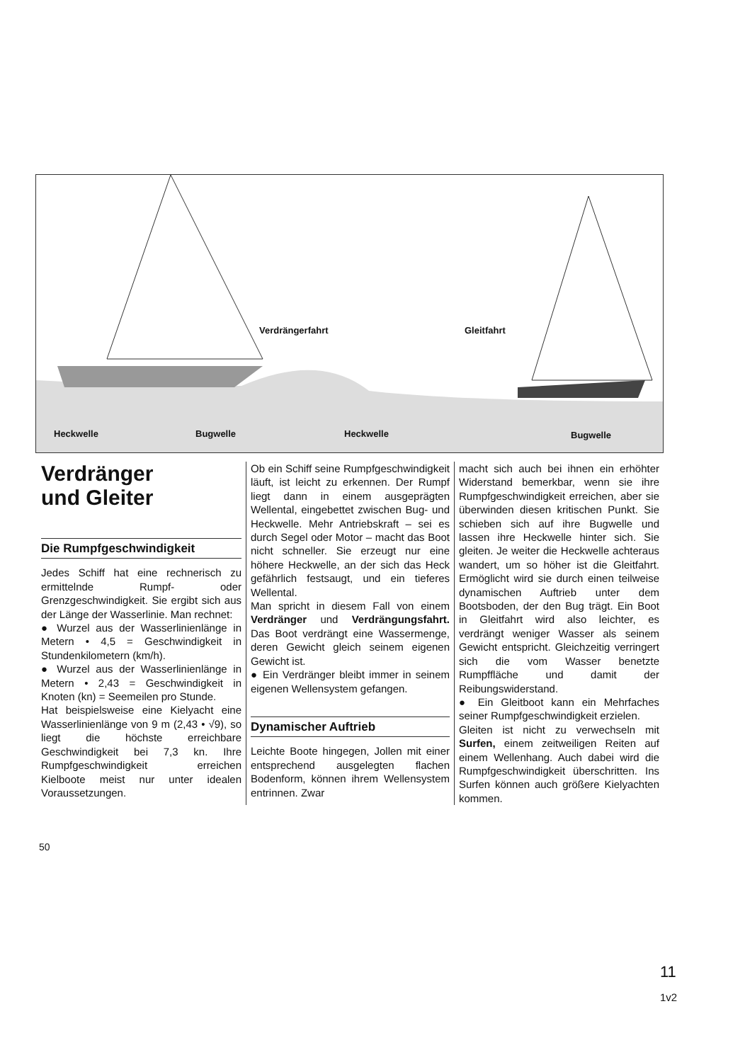Verdrängerfahrt Gleitfahrt
Heckwelle Bugwelle Heckwelle Bugwelle
Verdränger
und Gleiter
Die Rumpfgeschwindigkeit
Jedes Schiff hat eine rechnerisch zu ermittelnde Rumpf- oder Grenzgeschwindigkeit. Sie ergibt sich aus der Länge der Wasserlinie. Man rechnet:
● Wurzel aus der Wasserlinienlänge in Metern • 4,5 = Geschwindigkeit in Stundenkilometern (km/h).
● Wurzel aus der Wasserlinienlänge in Metern • 2,43 = Geschwindigkeit in Knoten (kn) = Seemeilen pro Stunde.
Hat beispielsweise eine Kielyacht eine Wasserlinienlänge von 9 m (2,43 • √9), so liegt die höchste erreichbare Geschwindigkeit bei 7,3 kn. Ihre Rumpfgeschwindigkeit erreichen Kielboote meist nur unter idealen Voraussetzungen.
Ob ein Schiff seine Rumpfgeschwindigkeit läuft, ist leicht zu erkennen. Der Rumpf liegt dann in einem ausgeprägten Wellental, eingebettet zwischen Bug- und Heckwelle. Mehr Antriebskraft – sei es durch Segel oder Motor – macht das Boot nicht schneller. Sie erzeugt nur eine höhere Heckwelle, an der sich das Heck gefährlich festsaugt, und ein tieferes Wellental.
Man spricht in diesem Fall von einem Verdränger und Verdrängungsfahrt. Das Boot verdrängt eine Wassermenge, deren Gewicht gleich seinem eigenen Gewicht ist.
● Ein Verdränger bleibt immer in seinem eigenen Wellensystem gefangen.
Dynamischer Auftrieb
Leichte Boote hingegen, Jollen mit einer entsprechend ausgelegten flachen Bodenform, können ihrem Wellensystem entrinnen. Zwar
macht sich auch bei ihnen ein erhöhter Widerstand bemerkbar, wenn sie ihre Rumpfgeschwindigkeit erreichen, aber sie überwinden diesen kritischen Punkt. Sie schieben sich auf ihre Bugwelle und lassen ihre Heckwelle hinter sich. Sie gleiten. Je weiter die Heckwelle achteraus wandert, um so höher ist die Gleitfahrt. Ermöglicht wird sie durch einen teilweise dynamischen Auftrieb unter dem Bootsboden, der den Bug trägt. Ein Boot in Gleitfahrt wird also leichter, es verdrängt weniger Wasser als seinem Gewicht entspricht. Gleichzeitig verringert sich die vom Wasser benetzte Rumpffläche und damit der Reibungswiderstand.
● Ein Gleitboot kann ein Mehrfaches seiner Rumpfgeschwindigkeit erzielen.
Gleiten ist nicht zu verwechseln mit Surfen, einem zeitweiligen Reiten auf einem Wellenhang. Auch dabei wird die Rumpfgeschwindigkeit überschritten. Ins Surfen können auch größere Kielyachten kommen.
50
11
1v2